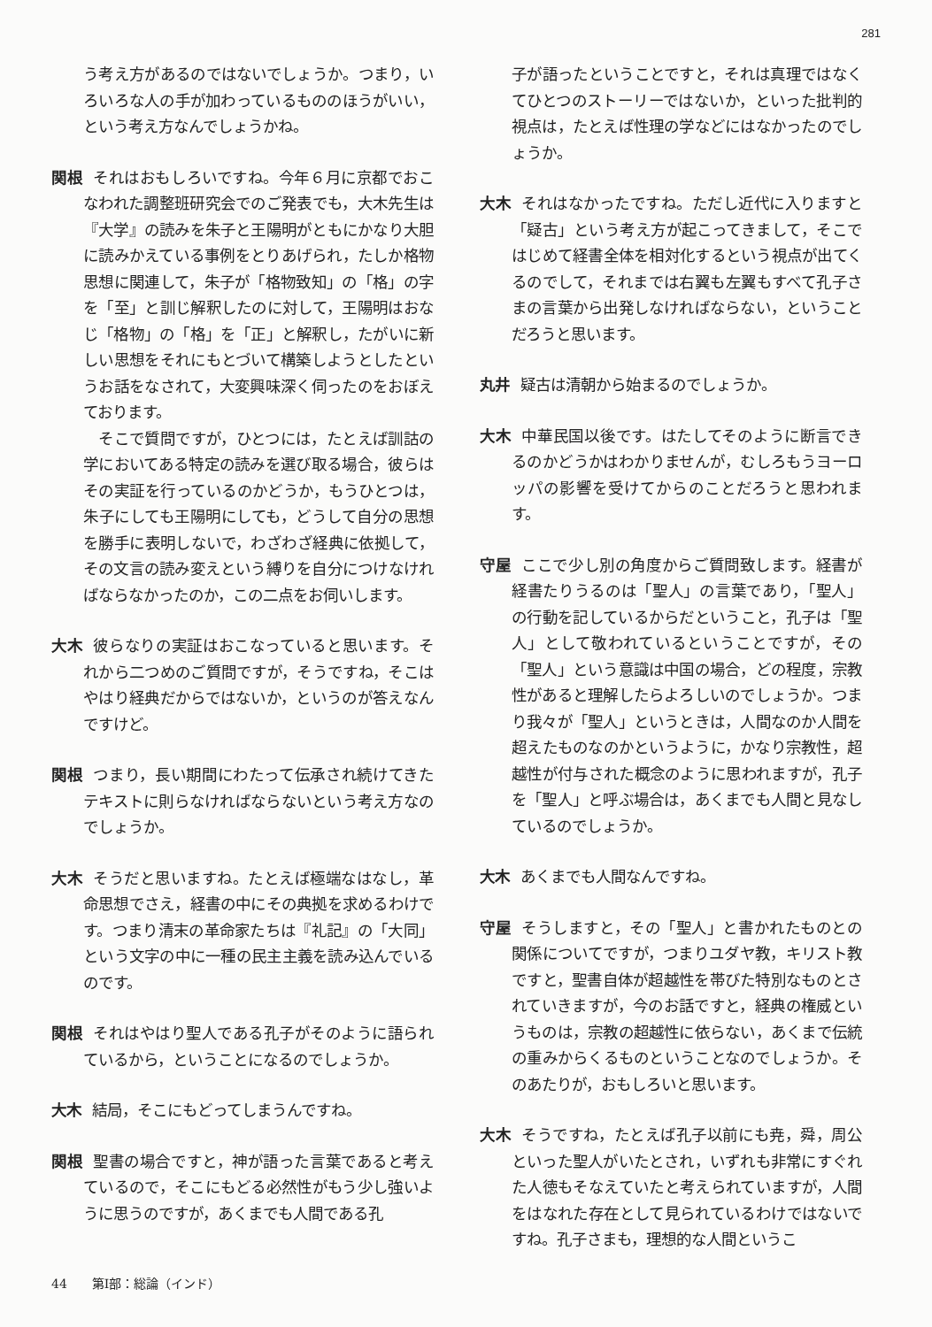281
う考え方があるのではないでしょうか。つまり，いろいろな人の手が加わっているもののほうがいい，という考え方なんでしょうかね。
関根 それはおもしろいですね。今年６月に京都でおこなわれた調整班研究会でのご発表でも，大木先生は『大学』の読みを朱子と王陽明がともにかなり大胆に読みかえている事例をとりあげられ，たしか格物思想に関連して，朱子が「格物致知」の「格」の字を「至」と訓じ解釈したのに対して，王陽明はおなじ「格物」の「格」を「正」と解釈し，たがいに新しい思想をそれにもとづいて構築しようとしたというお話をなされて，大変興味深く伺ったのをおぼえております。
　そこで質問ですが，ひとつには，たとえば訓詁の学においてある特定の読みを選び取る場合，彼らはその実証を行っているのかどうか，もうひとつは，朱子にしても王陽明にしても，どうして自分の思想を勝手に表明しないで，わざわざ経典に依拠して，その文言の読み変えという縛りを自分につけなければならなかったのか，この二点をお伺いします。
大木 彼らなりの実証はおこなっていると思います。それから二つめのご質問ですが，そうですね，そこはやはり経典だからではないか，というのが答えなんですけど。
関根 つまり，長い期間にわたって伝承され続けてきたテキストに則らなければならないという考え方なのでしょうか。
大木 そうだと思いますね。たとえば極端なはなし，革命思想でさえ，経書の中にその典拠を求めるわけです。つまり清末の革命家たちは『礼記』の「大同」という文字の中に一種の民主主義を読み込んでいるのです。
関根 それはやはり聖人である孔子がそのように語られているから，ということになるのでしょうか。
大木 結局，そこにもどってしまうんですね。
関根 聖書の場合ですと，神が語った言葉であると考えているので，そこにもどる必然性がもう少し強いように思うのですが，あくまでも人間である孔
子が語ったということですと，それは真理ではなくてひとつのストーリーではないか，といった批判的視点は，たとえば性理の学などにはなかったのでしょうか。
大木 それはなかったですね。ただし近代に入りますと「疑古」という考え方が起こってきまして，そこではじめて経書全体を相対化するという視点が出てくるのでして，それまでは右翼も左翼もすべて孔子さまの言葉から出発しなければならない，ということだろうと思います。
丸井 疑古は清朝から始まるのでしょうか。
大木 中華民国以後です。はたしてそのように断言できるのかどうかはわかりませんが，むしろもうヨーロッパの影響を受けてからのことだろうと思われます。
守屋 ここで少し別の角度からご質問致します。経書が経書たりうるのは「聖人」の言葉であり，「聖人」の行動を記しているからだということ，孔子は「聖人」として敬われているということですが，その「聖人」という意識は中国の場合，どの程度，宗教性があると理解したらよろしいのでしょうか。つまり我々が「聖人」というときは，人間なのか人間を超えたものなのかというように，かなり宗教性，超越性が付与された概念のように思われますが，孔子を「聖人」と呼ぶ場合は，あくまでも人間と見なしているのでしょうか。
大木 あくまでも人間なんですね。
守屋 そうしますと，その「聖人」と書かれたものとの関係についてですが，つまりユダヤ教，キリスト教ですと，聖書自体が超越性を帯びた特別なものとされていきますが，今のお話ですと，経典の権威というものは，宗教の超越性に依らない，あくまで伝統の重みからくるものということなのでしょうか。そのあたりが，おもしろいと思います。
大木 そうですね，たとえば孔子以前にも尭，舜，周公といった聖人がいたとされ，いずれも非常にすぐれた人徳もそなえていたと考えられていますが，人間をはなれた存在として見られているわけではないですね。孔子さまも，理想的な人間というこ
44　　第Ⅰ部：総論（インド）